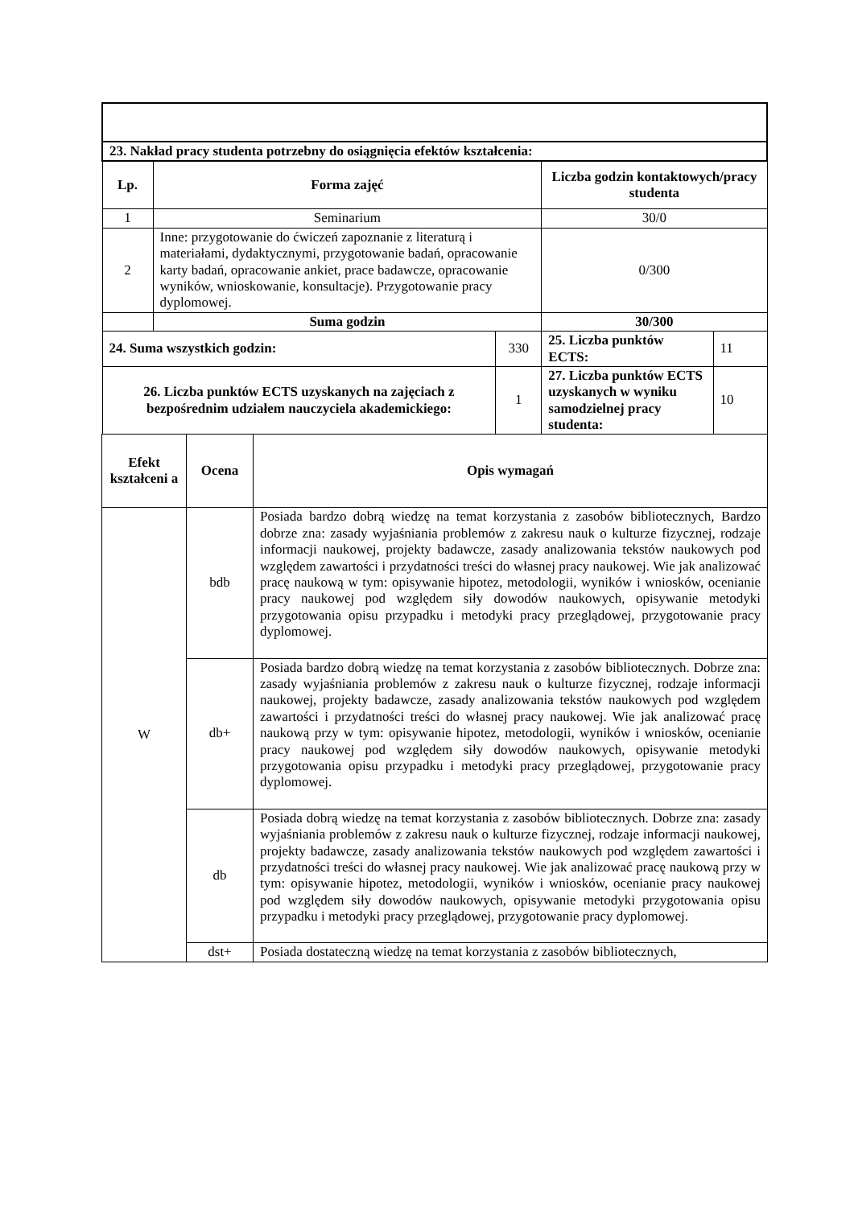| 23. Nakład pracy studenta potrzebny do osiągnięcia efektów kształcenia: | | | | |
| Lp. | Forma zajęć | | Liczba godzin kontaktowych/pracy studenta | |
| 1 | Seminarium | | 30/0 | |
| 2 | Inne: przygotowanie do ćwiczeń zapoznanie z literaturą i materiałami, dydaktycznymi, przygotowanie badań, opracowanie karty badań, opracowanie ankiet, prace badawcze, opracowanie wyników, wnioskowanie, konsultacje). Przygotowanie pracy dyplomowej. | | 0/300 | |
| | Suma godzin | | 30/300 | |
| 24. Suma wszystkich godzin: | | 330 | 25. Liczba punktów ECTS: | 11 |
| 26. Liczba punktów ECTS uzyskanych na zajęciach z bezpośrednim udziałem nauczyciela akademickiego: | | 1 | 27. Liczba punktów ECTS uzyskanych w wyniku samodzielnej pracy studenta: | 10 |
| Efekt kształceni a | Ocena | Opis wymagań |
| --- | --- | --- |
| W | bdb | Posiada bardzo dobrą wiedzę na temat korzystania z zasobów bibliotecznych, Bardzo dobrze zna: zasady wyjaśniania problemów z zakresu nauk o kulturze fizycznej, rodzaje informacji naukowej, projekty badawcze, zasady analizowania tekstów naukowych pod względem zawartości i przydatności treści do własnej pracy naukowej. Wie jak analizować pracę naukową w tym: opisywanie hipotez, metodologii, wyników i wniosków, ocenianie pracy naukowej pod względem siły dowodów naukowych, opisywanie metodyki przygotowania opisu przypadku i metodyki pracy przeglądowej, przygotowanie pracy dyplomowej. |
| | db+ | Posiada bardzo dobrą wiedzę na temat korzystania z zasobów bibliotecznych. Dobrze zna: zasady wyjaśniania problemów z zakresu nauk o kulturze fizycznej, rodzaje informacji naukowej, projekty badawcze, zasady analizowania tekstów naukowych pod względem zawartości i przydatności treści do własnej pracy naukowej. Wie jak analizować pracę naukową przy w tym: opisywanie hipotez, metodologii, wyników i wniosków, ocenianie pracy naukowej pod względem siły dowodów naukowych, opisywanie metodyki przygotowania opisu przypadku i metodyki pracy przeglądowej, przygotowanie pracy dyplomowej. |
| | db | Posiada dobrą wiedzę na temat korzystania z zasobów bibliotecznych. Dobrze zna: zasady wyjaśniania problemów z zakresu nauk o kulturze fizycznej, rodzaje informacji naukowej, projekty badawcze, zasady analizowania tekstów naukowych pod względem zawartości i przydatności treści do własnej pracy naukowej. Wie jak analizować pracę naukową przy w tym: opisywanie hipotez, metodologii, wyników i wniosków, ocenianie pracy naukowej pod względem siły dowodów naukowych, opisywanie metodyki przygotowania opisu przypadku i metodyki pracy przeglądowej, przygotowanie pracy dyplomowej. |
| | dst+ | Posiada dostateczną wiedzę na temat korzystania z zasobów bibliotecznych, |